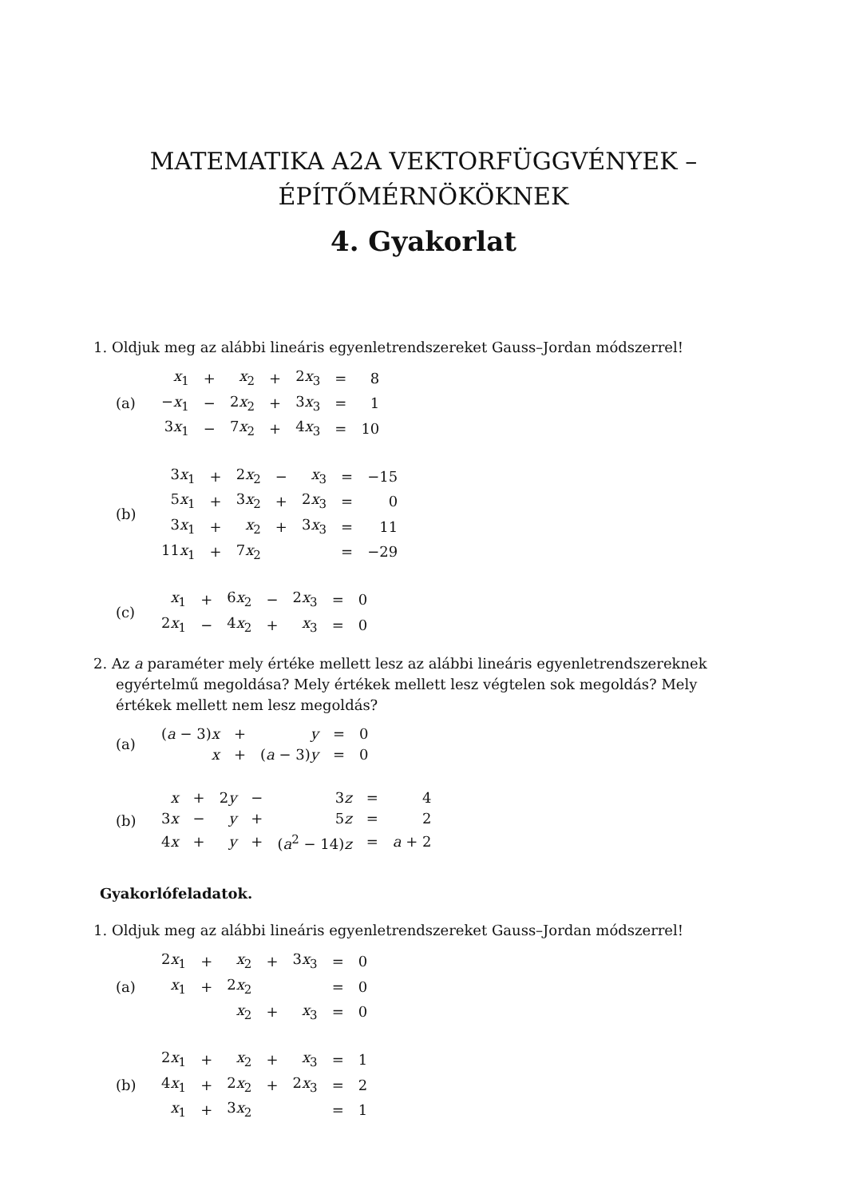MATEMATIKA A2A VEKTORFÜGGVÉNYEK –
ÉPÍTŐMÉRNÖKÖKNEK
4. Gyakorlat
1. Oldjuk meg az alábbi lineáris egyenletrendszereket Gauss–Jordan módszerrel!
(a)
| x<sub>1</sub> | + | x<sub>2</sub> | + | 2 x<sub>3</sub> | = | 8 |
| − x<sub>1</sub> | − | 2 x<sub>2</sub> | + | 3 x<sub>3</sub> | = | 1 |
| 3 x<sub>1</sub> | − | 7 x<sub>2</sub> | + | 4 x<sub>3</sub> | = | 10 |
(b)
| 3 x<sub>1</sub> | + | 2 x<sub>2</sub> | − | x<sub>3</sub> | = | −15 |
| 5 x<sub>1</sub> | + | 3 x<sub>2</sub> | + | 2 x<sub>3</sub> | = | 0 |
| 3 x<sub>1</sub> | + | x<sub>2</sub> | + | 3 x<sub>3</sub> | = | 11 |
| 11 x<sub>1</sub> | + | 7 x<sub>2</sub> | | | = | −29 |
(c)
| x<sub>1</sub> | + | 6 x<sub>2</sub> | − | 2 x<sub>3</sub> | = | 0 |
| 2 x<sub>1</sub> | − | 4 x<sub>2</sub> | + | x<sub>3</sub> | = | 0 |
2. Az a paraméter mely értéke mellett lesz az alábbi lineáris egyenletrendszereknek egyértelmű megoldása? Mely értékek mellett lesz végtelen sok megoldás? Mely értékek mellett nem lesz megoldás?
(a)
| ( a − 3) x | + | y | = | 0 |
| x | + | ( a − 3) y | = | 0 |
(b)
| x | + | 2 y | − | 3 z | = | 4 |
| 3 x | − | y | + | 5 z | = | 2 |
| 4 x | + | y | + | ( a<sup>2</sup> − 14) z | = | a + 2 |
Gyakorlófeladatok.
1. Oldjuk meg az alábbi lineáris egyenletrendszereket Gauss–Jordan módszerrel!
(a)
| 2 x<sub>1</sub> | + | x<sub>2</sub> | + | 3 x<sub>3</sub> | = | 0 |
| x<sub>1</sub> | + | 2 x<sub>2</sub> | | | = | 0 |
| | | x<sub>2</sub> | + | x<sub>3</sub> | = | 0 |
(b)
| 2 x<sub>1</sub> | + | x<sub>2</sub> | + | x<sub>3</sub> | = | 1 |
| 4 x<sub>1</sub> | + | 2 x<sub>2</sub> | + | 2 x<sub>3</sub> | = | 2 |
| x<sub>1</sub> | + | 3 x<sub>2</sub> | | | = | 1 |